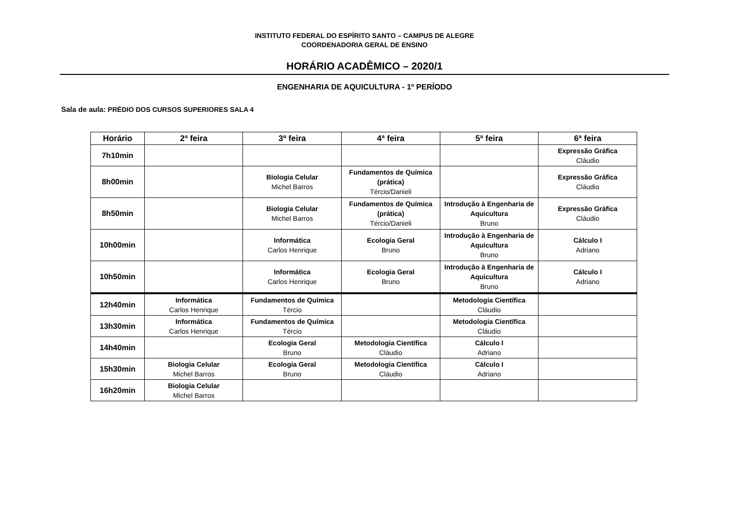INSTITUTO FEDERAL DO ESPÍRITO SANTO – CAMPUS DE ALEGRE
COORDENADORIA GERAL DE ENSINO
HORÁRIO ACADÊMICO – 2020/1
ENGENHARIA DE AQUICULTURA - 1º PERÍODO
Sala de aula: PRÉDIO DOS CURSOS SUPERIORES SALA 4
| Horário | 2ª feira | 3ª feira | 4ª feira | 5ª feira | 6ª feira |
| --- | --- | --- | --- | --- | --- |
| 7h10min | | | | | Expressão Gráfica Cláudio |
| 8h00min | | Biologia Celular Michel Barros | Fundamentos de Química (prática) Tércio/Danieli | | Expressão Gráfica Cláudio |
| 8h50min | | Biologia Celular Michel Barros | Fundamentos de Química (prática) Tércio/Danieli | Introdução à Engenharia de Aquicultura Bruno | Expressão Gráfica Cláudio |
| 10h00min | | Informática Carlos Henrique | Ecologia Geral Bruno | Introdução à Engenharia de Aquicultura Bruno | Cálculo I Adriano |
| 10h50min | | Informática Carlos Henrique | Ecologia Geral Bruno | Introdução à Engenharia de Aquicultura Bruno | Cálculo I Adriano |
| 12h40min | Informática Carlos Henrique | Fundamentos de Química Tércio | | Metodologia Científica Cláudio | |
| 13h30min | Informática Carlos Henrique | Fundamentos de Química Tércio | | Metodologia Científica Cláudio | |
| 14h40min | | Ecologia Geral Bruno | Metodologia Científica Cláudio | Cálculo I Adriano | |
| 15h30min | Biologia Celular Michel Barros | Ecologia Geral Bruno | Metodologia Científica Cláudio | Cálculo I Adriano | |
| 16h20min | Biologia Celular Michel Barros | | | | |